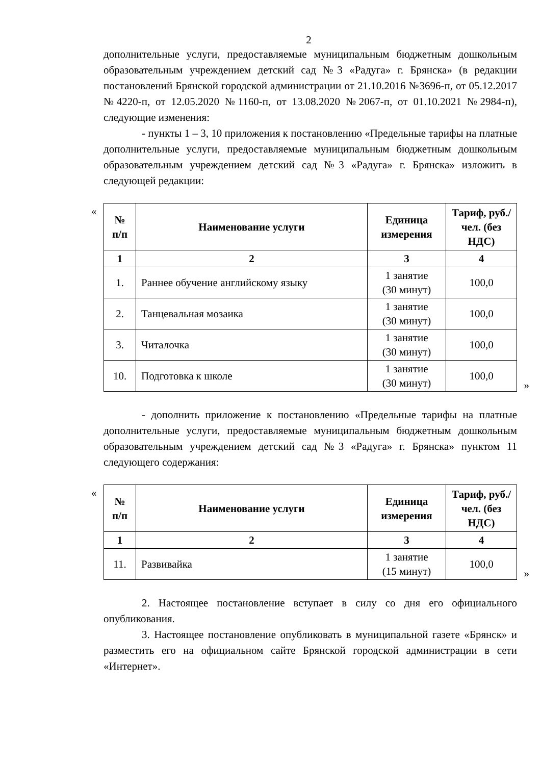2
дополнительные услуги, предоставляемые муниципальным бюджетным дошкольным образовательным учреждением детский сад №3 «Радуга» г. Брянска» (в редакции постановлений Брянской городской администрации от 21.10.2016 №3696-п, от 05.12.2017 №4220-п, от 12.05.2020 №1160-п, от 13.08.2020 №2067-п, от 01.10.2021 №2984-п), следующие изменения:
- пункты 1 – 3, 10 приложения к постановлению «Предельные тарифы на платные дополнительные услуги, предоставляемые муниципальным бюджетным дошкольным образовательным учреждением детский сад №3 «Радуга» г. Брянска» изложить в следующей редакции:
«
| № п/п | Наименование услуги | Единица измерения | Тариф, руб./чел. (без НДС) |
| --- | --- | --- | --- |
| 1 | 2 | 3 | 4 |
| 1. | Раннее обучение английскому языку | 1 занятие (30 минут) | 100,0 |
| 2. | Танцевальная мозаика | 1 занятие (30 минут) | 100,0 |
| 3. | Читалочка | 1 занятие (30 минут) | 100,0 |
| 10. | Подготовка к школе | 1 занятие (30 минут) | 100,0 |
»
- дополнить приложение к постановлению «Предельные тарифы на платные дополнительные услуги, предоставляемые муниципальным бюджетным дошкольным образовательным учреждением детский сад №3 «Радуга» г. Брянска» пунктом 11 следующего содержания:
«
| № п/п | Наименование услуги | Единица измерения | Тариф, руб./чел. (без НДС) |
| --- | --- | --- | --- |
| 1 | 2 | 3 | 4 |
| 11. | Развивайка | 1 занятие (15 минут) | 100,0 |
»
2. Настоящее постановление вступает в силу со дня его официального опубликования.
3. Настоящее постановление опубликовать в муниципальной газете «Брянск» и разместить его на официальном сайте Брянской городской администрации в сети «Интернет».